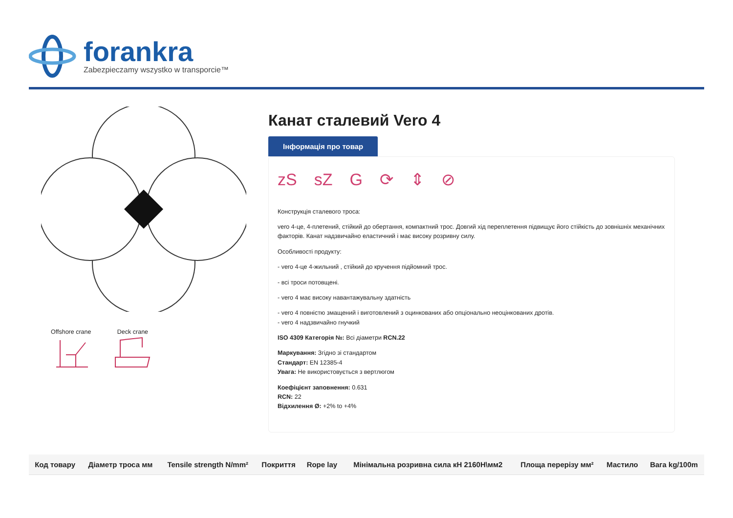forankra
Zabezpieczamy wszystko w transporcie™
Offshore crane
Deck crane
Канат сталевий Vero 4
Інформація про товар
zS sZ G ⟳ ⇕ ⊘
Конструкція сталевого троса:
vero 4-це, 4-плетений, стійкий до обертання, компактний трос. Довгий хід переплетення підвищує його стійкість до зовнішніх механічних факторів. Канат надзвичайно еластичний і має високу розривну силу.
Особливості продукту:
- vero 4-це 4-жильний , стійкий до кручення підйомний трос.
- всі троси потовщені.
- vero 4 має високу навантажувальну здатність
- vero 4 повністю змащений і виготовлений з оцинкованих або опціонально неоцінкованих дротів.
- vero 4 надзвичайно гнучкий
ISO 4309 Категорія №: Всі діаметри RCN.22
Маркування: Згідно зі стандартом
Стандарт: EN 12385-4
Увага: Не використовується з вертлюгом
Коефіцієнт заповнення: 0.631
RCN: 22
Відхилення Ø: +2% to +4%
| Код товару | Діаметр троса мм | Tensile strength N/mm² | Покриття | Rope lay | Мінімальна розривна сила кН 2160Н\мм2 | Площа перерізу мм² | Мастило | Вага kg/100m |
| --- | --- | --- | --- | --- | --- | --- | --- | --- |